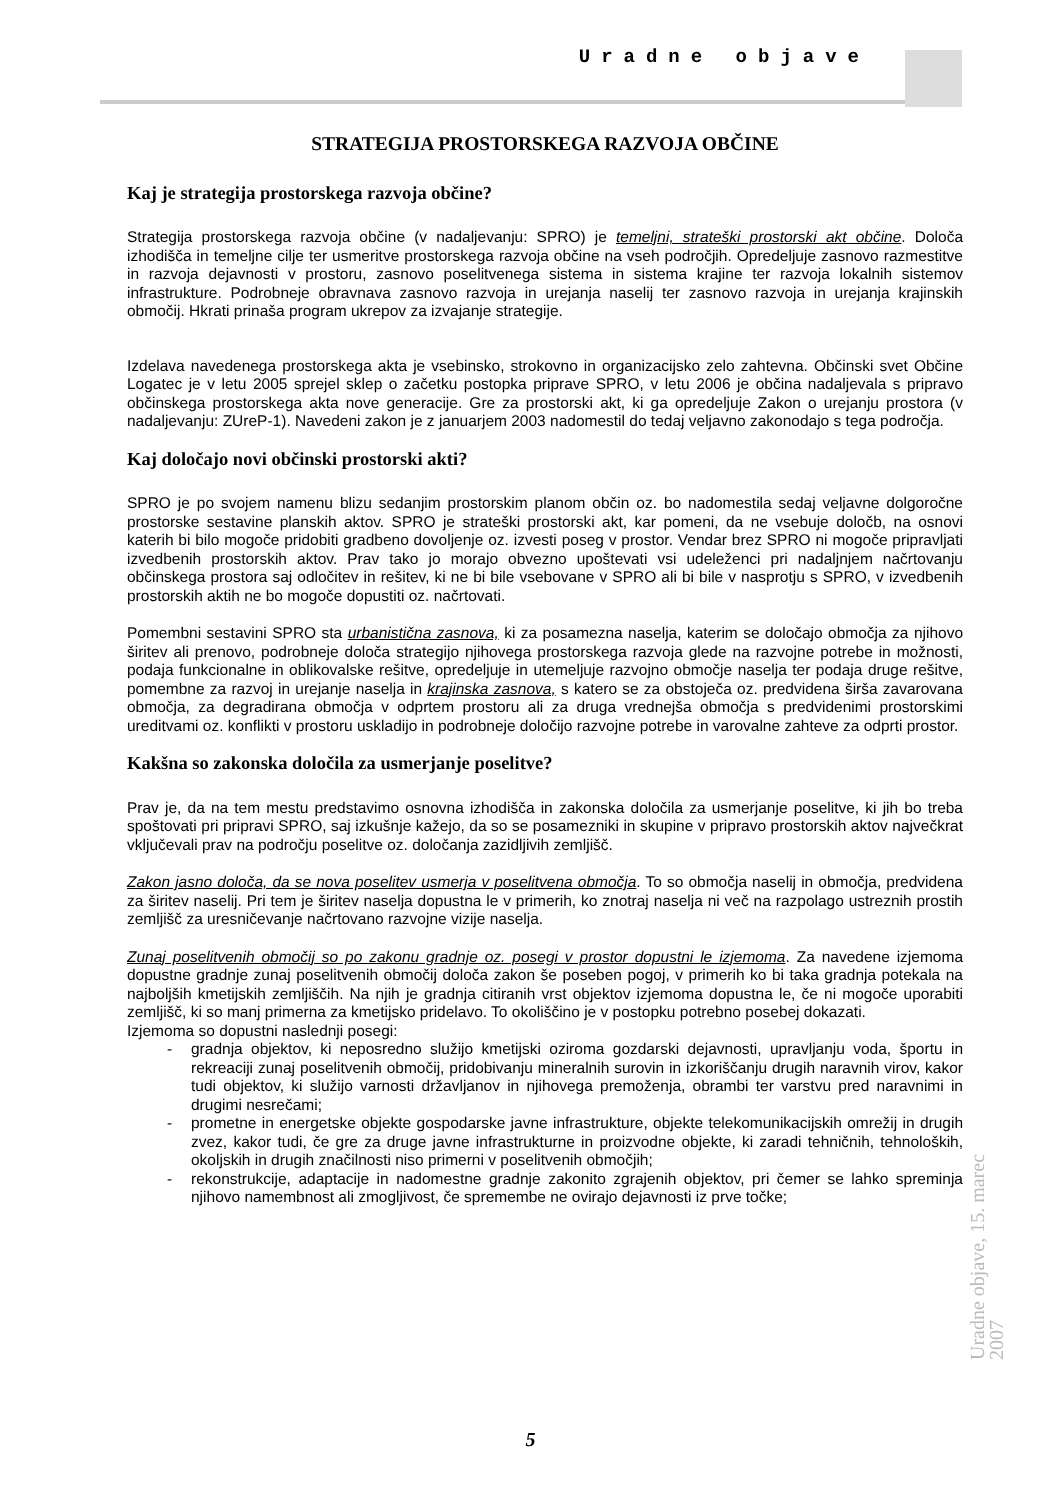Uradne objave
STRATEGIJA PROSTORSKEGA RAZVOJA OBČINE
Kaj je strategija prostorskega razvoja občine?
Strategija prostorskega razvoja občine (v nadaljevanju: SPRO) je temeljni, strateški prostorski akt občine. Določa izhodišča in temeljne cilje ter usmeritve prostorskega razvoja občine na vseh področjih. Opredeljuje zasnovo razmestitve in razvoja dejavnosti v prostoru, zasnovo poselitvenega sistema in sistema krajine ter razvoja lokalnih sistemov infrastrukture. Podrobneje obravnava zasnovo razvoja in urejanja naselij ter zasnovo razvoja in urejanja krajinskih območij. Hkrati prinaša program ukrepov za izvajanje strategije.
Izdelava navedenega prostorskega akta je vsebinsko, strokovno in organizacijsko zelo zahtevna. Občinski svet Občine Logatec je v letu 2005 sprejel sklep o začetku postopka priprave SPRO, v letu 2006 je občina nadaljevala s pripravo občinskega prostorskega akta nove generacije. Gre za prostorski akt, ki ga opredeljuje Zakon o urejanju prostora (v nadaljevanju: ZUreP-1). Navedeni zakon je z januarjem 2003 nadomestil do tedaj veljavno zakonodajo s tega področja.
Kaj določajo novi občinski prostorski akti?
SPRO je po svojem namenu blizu sedanjim prostorskim planom občin oz. bo nadomestila sedaj veljavne dolgoročne prostorske sestavine planskih aktov. SPRO je strateški prostorski akt, kar pomeni, da ne vsebuje določb, na osnovi katerih bi bilo mogoče pridobiti gradbeno dovoljenje oz. izvesti poseg v prostor. Vendar brez SPRO ni mogoče pripravljati izvedbenih prostorskih aktov. Prav tako jo morajo obvezno upoštevati vsi udeleženci pri nadaljnjem načrtovanju občinskega prostora saj odločitev in rešitev, ki ne bi bile vsebovane v SPRO ali bi bile v nasprotju s SPRO, v izvedbenih prostorskih aktih ne bo mogoče dopustiti oz. načrtovati.
Pomembni sestavini SPRO sta urbanistična zasnova, ki za posamezna naselja, katerim se določajo območja za njihovo širitev ali prenovo, podrobneje določa strategijo njihovega prostorskega razvoja glede na razvojne potrebe in možnosti, podaja funkcionalne in oblikovalske rešitve, opredeljuje in utemeljuje razvojno območje naselja ter podaja druge rešitve, pomembne za razvoj in urejanje naselja in krajinska zasnova, s katero se za obstoječa oz. predvidena širša zavarovana območja, za degradirana območja v odprtem prostoru ali za druga vrednejša območja s predvidenimi prostorskimi ureditvami oz. konflikti v prostoru uskladijo in podrobneje določijo razvojne potrebe in varovalne zahteve za odprti prostor.
Kakšna so zakonska določila za usmerjanje poselitve?
Prav je, da na tem mestu predstavimo osnovna izhodišča in zakonska določila za usmerjanje poselitve, ki jih bo treba spoštovati pri pripravi SPRO, saj izkušnje kažejo, da so se posamezniki in skupine v pripravo prostorskih aktov največkrat vključevali prav na področju poselitve oz. določanja zazidljivih zemljišč.
Zakon jasno določa, da se nova poselitev usmerja v poselitvena območja. To so območja naselij in območja, predvidena za širitev naselij. Pri tem je širitev naselja dopustna le v primerih, ko znotraj naselja ni več na razpolago ustreznih prostih zemljišč za uresničevanje načrtovano razvojne vizije naselja.
Zunaj poselitvenih območij so po zakonu gradnje oz. posegi v prostor dopustni le izjemoma. Za navedene izjemoma dopustne gradnje zunaj poselitvenih območij določa zakon še poseben pogoj, v primerih ko bi taka gradnja potekala na najboljših kmetijskih zemljiščih. Na njih je gradnja citiranih vrst objektov izjemoma dopustna le, če ni mogoče uporabiti zemljišč, ki so manj primerna za kmetijsko pridelavo. To okoliščino je v postopku potrebno posebej dokazati.
Izjemoma so dopustni naslednji posegi:
- gradnja objektov, ki neposredno služijo kmetijski oziroma gozdarski dejavnosti, upravljanju voda, športu in rekreaciji zunaj poselitvenih območij, pridobivanju mineralnih surovin in izkoriščanju drugih naravnih virov, kakor tudi objektov, ki služijo varnosti državljanov in njihovega premoženja, obrambi ter varstvu pred naravnimi in drugimi nesrečami;
- prometne in energetske objekte gospodarske javne infrastrukture, objekte telekomunikacijskih omrežij in drugih zvez, kakor tudi, če gre za druge javne infrastrukturne in proizvodne objekte, ki zaradi tehničnih, tehnoloških, okoljskih in drugih značilnosti niso primerni v poselitvenih območjih;
- rekonstrukcije, adaptacije in nadomestne gradnje zakonito zgrajenih objektov, pri čemer se lahko spreminja njihovo namembnost ali zmogljivost, če spremembe ne ovirajo dejavnosti iz prve točke;
Uradne objave, 15. marec 2007
5